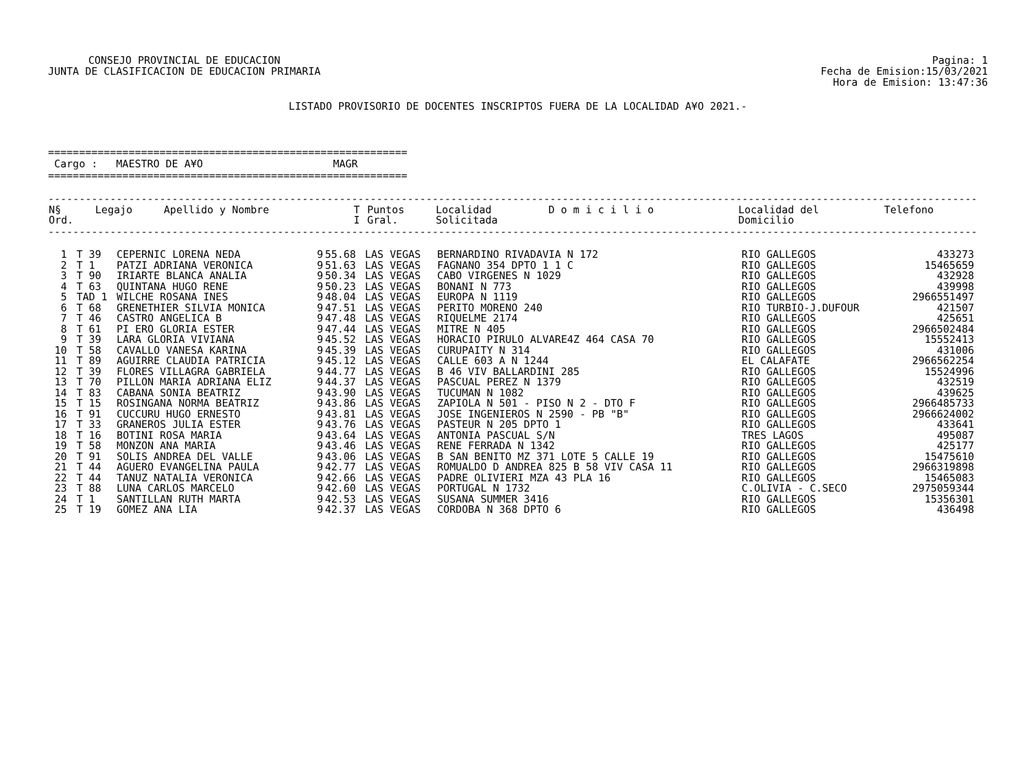CONSEJO PROVINCIAL DE EDUCACION
JUNTA DE CLASIFICACION DE EDUCACION PRIMARIA
Pagina: 1
Fecha de Emision:15/03/2021
Hora de Emision: 13:47:36
LISTADO PROVISORIO DE DOCENTES INSCRIPTOS FUERA DE LA LOCALIDAD A¥O 2021.-
==========================================================
Cargo : MAESTRO DE A¥O MAGR
==========================================================
------------------------------------------------------------------------------------------------------------------------------------------------------
| N§ Ord. | Legajo | Apellido y Nombre | T I | Puntos Gral. | Localidad Solicitada | D o m i c i l i o | Localidad del Domicilio | Telefono |
| --- | --- | --- | --- | --- | --- | --- | --- | --- |
------------------------------------------------------------------------------------------------------------------------------------------------------
| 1 | T 39 | CEPERNIC LORENA NEDA | 9 | 55.68 | LAS VEGAS | BERNARDINO RIVADAVIA N 172 | RIO GALLEGOS | 433273 |
| 2 | T 1 | PATZI ADRIANA VERONICA | 9 | 51.63 | LAS VEGAS | FAGNANO 354 DPTO 1 1 C | RIO GALLEGOS | 15465659 |
| 3 | T 90 | IRIARTE BLANCA ANALIA | 9 | 50.34 | LAS VEGAS | CABO VIRGENES N 1029 | RIO GALLEGOS | 432928 |
| 4 | T 63 | QUINTANA HUGO RENE | 9 | 50.23 | LAS VEGAS | BONANI N 773 | RIO GALLEGOS | 439998 |
| 5 | TAD 1 | WILCHE ROSANA INES | 9 | 48.04 | LAS VEGAS | EUROPA N 1119 | RIO GALLEGOS | 2966551497 |
| 6 | T 68 | GRENETHIER SILVIA MONICA | 9 | 47.51 | LAS VEGAS | PERITO MORENO 240 | RIO TURBIO-J.DUFOUR | 421507 |
| 7 | T 46 | CASTRO ANGELICA B | 9 | 47.48 | LAS VEGAS | RIQUELME 2174 | RIO GALLEGOS | 425651 |
| 8 | T 61 | PI ERO GLORIA ESTER | 9 | 47.44 | LAS VEGAS | MITRE N 405 | RIO GALLEGOS | 2966502484 |
| 9 | T 39 | LARA GLORIA VIVIANA | 9 | 45.52 | LAS VEGAS | HORACIO PIRULO ALVARE4Z 464 CASA 70 | RIO GALLEGOS | 15552413 |
| 10 | T 58 | CAVALLO VANESA KARINA | 9 | 45.39 | LAS VEGAS | CURUPAITY N 314 | RIO GALLEGOS | 431006 |
| 11 | T 89 | AGUIRRE CLAUDIA PATRICIA | 9 | 45.12 | LAS VEGAS | CALLE 603 A N 1244 | EL CALAFATE | 2966562254 |
| 12 | T 39 | FLORES VILLAGRA GABRIELA | 9 | 44.77 | LAS VEGAS | B 46 VIV BALLARDINI 285 | RIO GALLEGOS | 15524996 |
| 13 | T 70 | PILLON MARIA ADRIANA ELIZ | 9 | 44.37 | LAS VEGAS | PASCUAL PEREZ N 1379 | RIO GALLEGOS | 432519 |
| 14 | T 83 | CABANA SONIA BEATRIZ | 9 | 43.90 | LAS VEGAS | TUCUMAN N 1082 | RIO GALLEGOS | 439625 |
| 15 | T 15 | ROSINGANA NORMA BEATRIZ | 9 | 43.86 | LAS VEGAS | ZAPIOLA N 501 - PISO N 2 - DTO F | RIO GALLEGOS | 2966485733 |
| 16 | T 91 | CUCCURU HUGO ERNESTO | 9 | 43.81 | LAS VEGAS | JOSE INGENIEROS N 2590 - PB "B" | RIO GALLEGOS | 2966624002 |
| 17 | T 33 | GRANEROS JULIA ESTER | 9 | 43.76 | LAS VEGAS | PASTEUR N 205 DPTO 1 | RIO GALLEGOS | 433641 |
| 18 | T 16 | BOTINI ROSA MARIA | 9 | 43.64 | LAS VEGAS | ANTONIA PASCUAL S/N | TRES LAGOS | 495087 |
| 19 | T 58 | MONZON ANA MARIA | 9 | 43.46 | LAS VEGAS | RENE FERRADA N 1342 | RIO GALLEGOS | 425177 |
| 20 | T 91 | SOLIS ANDREA DEL VALLE | 9 | 43.06 | LAS VEGAS | B SAN BENITO MZ 371 LOTE 5 CALLE 19 | RIO GALLEGOS | 15475610 |
| 21 | T 44 | AGUERO EVANGELINA PAULA | 9 | 42.77 | LAS VEGAS | ROMUALDO D ANDREA 825 B 58 VIV CASA 11 | RIO GALLEGOS | 2966319898 |
| 22 | T 44 | TANUZ NATALIA VERONICA | 9 | 42.66 | LAS VEGAS | PADRE OLIVIERI MZA 43 PLA 16 | RIO GALLEGOS | 15465083 |
| 23 | T 88 | LUNA CARLOS MARCELO | 9 | 42.60 | LAS VEGAS | PORTUGAL N 1732 | C.OLIVIA - C.SECO | 2975059344 |
| 24 | T 1 | SANTILLAN RUTH MARTA | 9 | 42.53 | LAS VEGAS | SUSANA SUMMER 3416 | RIO GALLEGOS | 15356301 |
| 25 | T 19 | GOMEZ ANA LIA | 9 | 42.37 | LAS VEGAS | CORDOBA N 368 DPTO 6 | RIO GALLEGOS | 436498 |